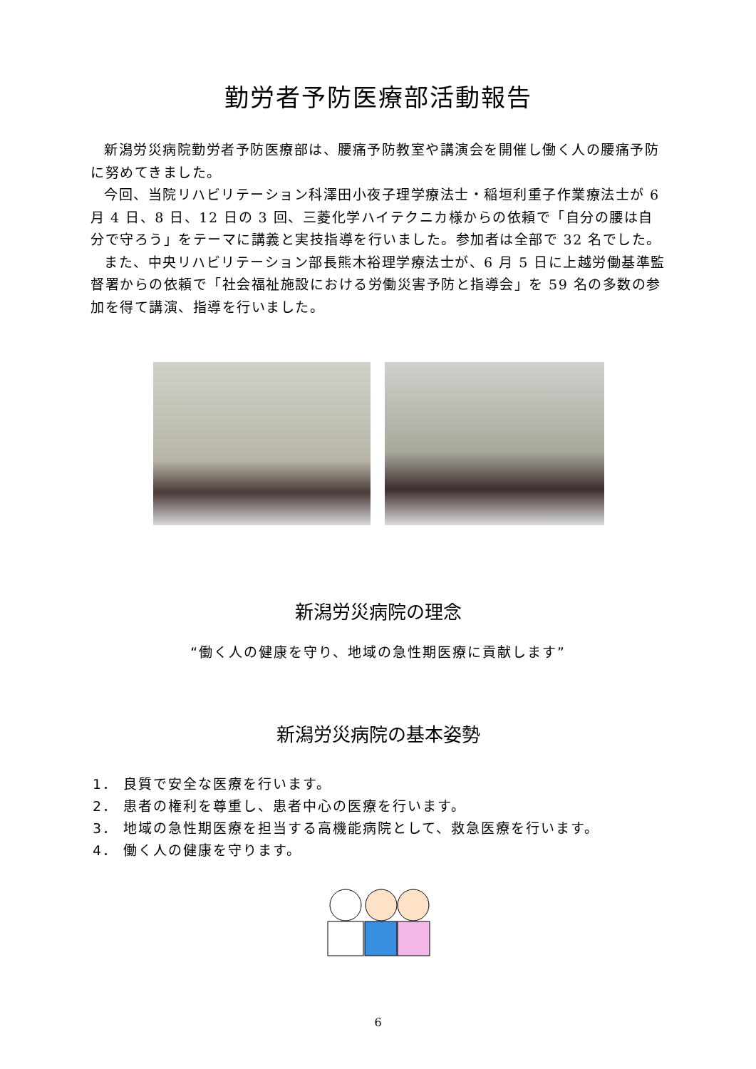勤労者予防医療部活動報告
新潟労災病院勤労者予防医療部は、腰痛予防教室や講演会を開催し働く人の腰痛予防に努めてきました。
今回、当院リハビリテーション科澤田小夜子理学療法士・稲垣利重子作業療法士が 6 月 4 日、8 日、12 日の 3 回、三菱化学ハイテクニカ様からの依頼で「自分の腰は自分で守ろう」をテーマに講義と実技指導を行いました。参加者は全部で 32 名でした。
また、中央リハビリテーション部長熊木裕理学療法士が、6 月 5 日に上越労働基準監督署からの依頼で「社会福祉施設における労働災害予防と指導会」を 59 名の多数の参加を得て講演、指導を行いました。
新潟労災病院の理念
“働く人の健康を守り、地域の急性期医療に貢献します”
新潟労災病院の基本姿勢
1． 良質で安全な医療を行います。
2． 患者の権利を尊重し、患者中心の医療を行います。
3． 地域の急性期医療を担当する高機能病院として、救急医療を行います。
4． 働く人の健康を守ります。
6